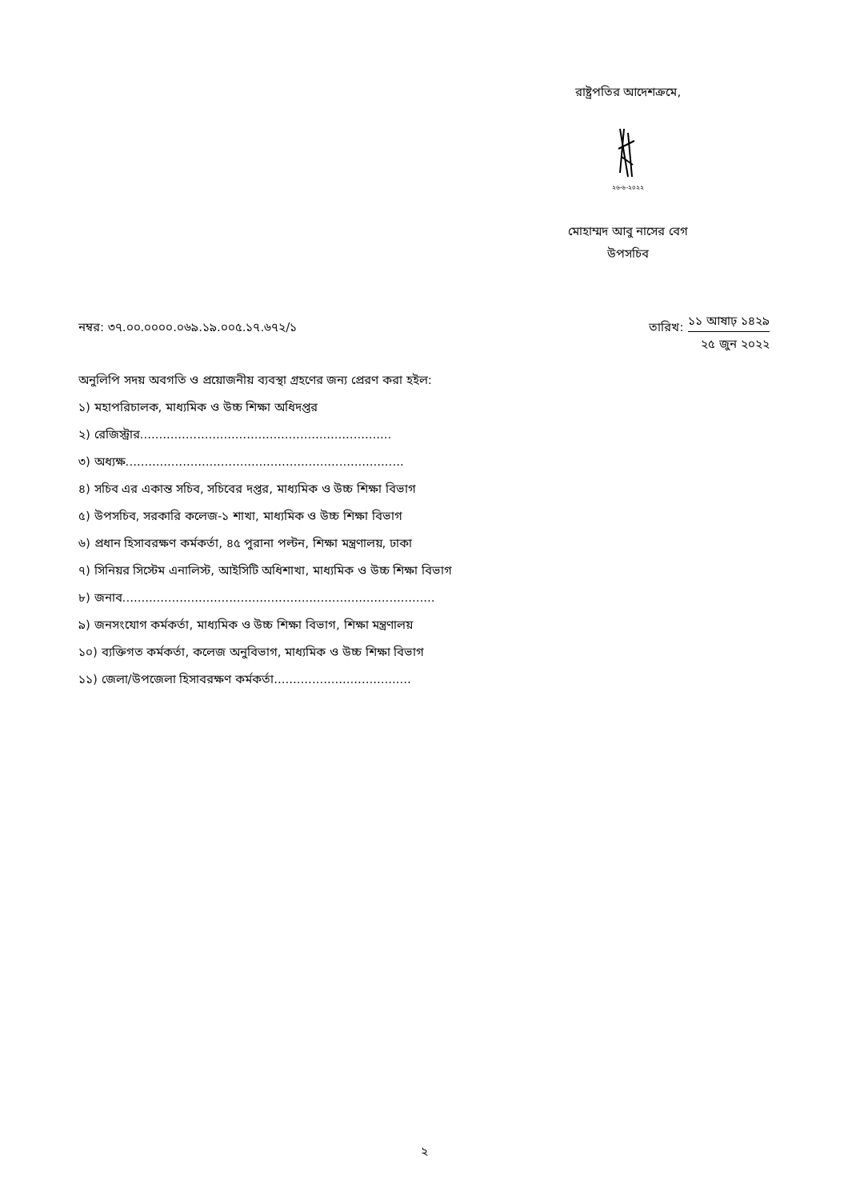রাষ্ট্রপতির আদেশক্রমে,
২৬-৬-২০২২
মোহাম্মদ আবু নাসের বেগ
উপসচিব
নম্বর: ৩৭.০০.০০০০.০৬৯.১৯.০০৫.১৭.৬৭২/১
তারিখ:
১১ আষাঢ় ১৪২৯
২৫ জুন ২০২২
অনুলিপি সদয় অবগতি ও প্রয়োজনীয় ব্যবস্থা গ্রহণের জন্য প্রেরণ করা হইল:
১) মহাপরিচালক, মাধ্যমিক ও উচ্চ শিক্ষা অধিদপ্তর
২) রেজিস্ট্রার..................................................................
৩) অধ্যক্ষ.........................................................................
৪) সচিব এর একান্ত সচিব, সচিবের দপ্তর, মাধ্যমিক ও উচ্চ শিক্ষা বিভাগ
৫) উপসচিব, সরকারি কলেজ-১ শাখা, মাধ্যমিক ও উচ্চ শিক্ষা বিভাগ
৬) প্রধান হিসাবরক্ষণ কর্মকর্তা, ৪৫ পুরানা পল্টন, শিক্ষা মন্ত্রণালয়, ঢাকা
৭) সিনিয়র সিস্টেম এনালিস্ট, আইসিটি অধিশাখা, মাধ্যমিক ও উচ্চ শিক্ষা বিভাগ
৮) জনাব..................................................................................
৯) জনসংযোগ কর্মকর্তা, মাধ্যমিক ও উচ্চ শিক্ষা বিভাগ, শিক্ষা মন্ত্রণালয়
১০) ব্যক্তিগত কর্মকর্তা, কলেজ অনুবিভাগ, মাধ্যমিক ও উচ্চ শিক্ষা বিভাগ
১১) জেলা/উপজেলা হিসাবরক্ষণ কর্মকর্তা....................................
২